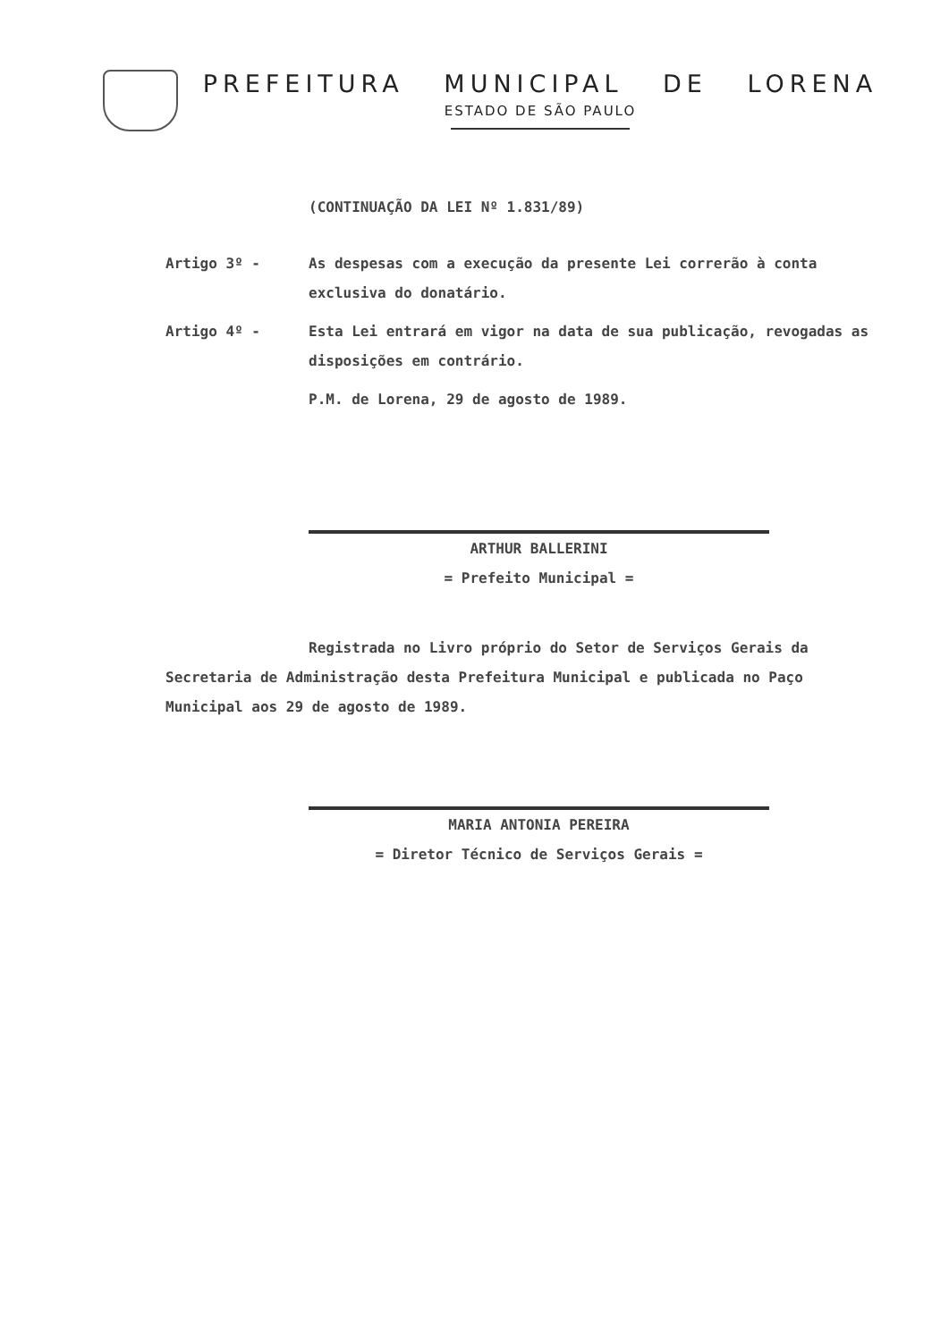PREFEITURA MUNICIPAL DE LORENA
ESTADO DE SÃO PAULO
(CONTINUAÇÃO DA LEI Nº 1.831/89)
Artigo 3º - As despesas com a execução da presente Lei correrão à conta exclusiva do donatário.
Artigo 4º - Esta Lei entrará em vigor na data de sua publicação, revogadas as disposições em contrário.
P.M. de Lorena, 29 de agosto de 1989.
ARTHUR BALLERINI
= Prefeito Municipal =
Registrada no Livro próprio do Setor de Serviços Gerais da Secretaria de Administração desta Prefeitura Municipal e publicada no Paço Municipal aos 29 de agosto de 1989.
MARIA ANTONIA PEREIRA
= Diretor Técnico de Serviços Gerais =